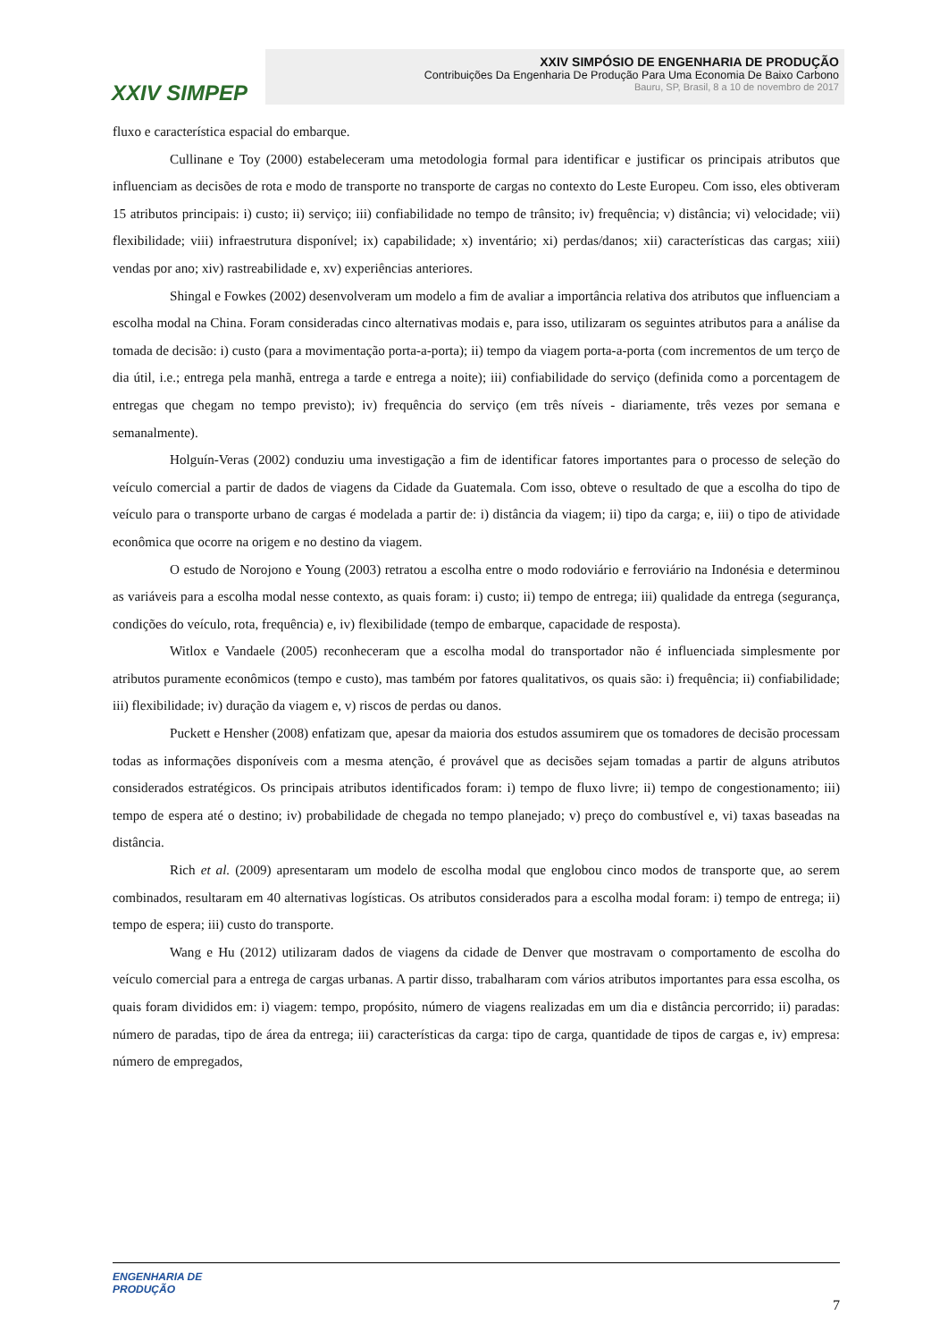XXIV SIMPEP
XXIV SIMPÓSIO DE ENGENHARIA DE PRODUÇÃO
Contribuições Da Engenharia De Produção Para Uma Economia De Baixo Carbono
Bauru, SP, Brasil, 8 a 10 de novembro de 2017
fluxo e característica espacial do embarque.
Cullinane e Toy (2000) estabeleceram uma metodologia formal para identificar e justificar os principais atributos que influenciam as decisões de rota e modo de transporte no transporte de cargas no contexto do Leste Europeu. Com isso, eles obtiveram 15 atributos principais: i) custo; ii) serviço; iii) confiabilidade no tempo de trânsito; iv) frequência; v) distância; vi) velocidade; vii) flexibilidade; viii) infraestrutura disponível; ix) capabilidade; x) inventário; xi) perdas/danos; xii) características das cargas; xiii) vendas por ano; xiv) rastreabilidade e, xv) experiências anteriores.
Shingal e Fowkes (2002) desenvolveram um modelo a fim de avaliar a importância relativa dos atributos que influenciam a escolha modal na China. Foram consideradas cinco alternativas modais e, para isso, utilizaram os seguintes atributos para a análise da tomada de decisão: i) custo (para a movimentação porta-a-porta); ii) tempo da viagem porta-a-porta (com incrementos de um terço de dia útil, i.e.; entrega pela manhã, entrega a tarde e entrega a noite); iii) confiabilidade do serviço (definida como a porcentagem de entregas que chegam no tempo previsto); iv) frequência do serviço (em três níveis - diariamente, três vezes por semana e semanalmente).
Holguín-Veras (2002) conduziu uma investigação a fim de identificar fatores importantes para o processo de seleção do veículo comercial a partir de dados de viagens da Cidade da Guatemala. Com isso, obteve o resultado de que a escolha do tipo de veículo para o transporte urbano de cargas é modelada a partir de: i) distância da viagem; ii) tipo da carga; e, iii) o tipo de atividade econômica que ocorre na origem e no destino da viagem.
O estudo de Norojono e Young (2003) retratou a escolha entre o modo rodoviário e ferroviário na Indonésia e determinou as variáveis para a escolha modal nesse contexto, as quais foram: i) custo; ii) tempo de entrega; iii) qualidade da entrega (segurança, condições do veículo, rota, frequência) e, iv) flexibilidade (tempo de embarque, capacidade de resposta).
Witlox e Vandaele (2005) reconheceram que a escolha modal do transportador não é influenciada simplesmente por atributos puramente econômicos (tempo e custo), mas também por fatores qualitativos, os quais são: i) frequência; ii) confiabilidade; iii) flexibilidade; iv) duração da viagem e, v) riscos de perdas ou danos.
Puckett e Hensher (2008) enfatizam que, apesar da maioria dos estudos assumirem que os tomadores de decisão processam todas as informações disponíveis com a mesma atenção, é provável que as decisões sejam tomadas a partir de alguns atributos considerados estratégicos. Os principais atributos identificados foram: i) tempo de fluxo livre; ii) tempo de congestionamento; iii) tempo de espera até o destino; iv) probabilidade de chegada no tempo planejado; v) preço do combustível e, vi) taxas baseadas na distância.
Rich et al. (2009) apresentaram um modelo de escolha modal que englobou cinco modos de transporte que, ao serem combinados, resultaram em 40 alternativas logísticas. Os atributos considerados para a escolha modal foram: i) tempo de entrega; ii) tempo de espera; iii) custo do transporte.
Wang e Hu (2012) utilizaram dados de viagens da cidade de Denver que mostravam o comportamento de escolha do veículo comercial para a entrega de cargas urbanas. A partir disso, trabalharam com vários atributos importantes para essa escolha, os quais foram divididos em: i) viagem: tempo, propósito, número de viagens realizadas em um dia e distância percorrido; ii) paradas: número de paradas, tipo de área da entrega; iii) características da carga: tipo de carga, quantidade de tipos de cargas e, iv) empresa: número de empregados,
ENGENHARIA DE
PRODUÇÃO
7